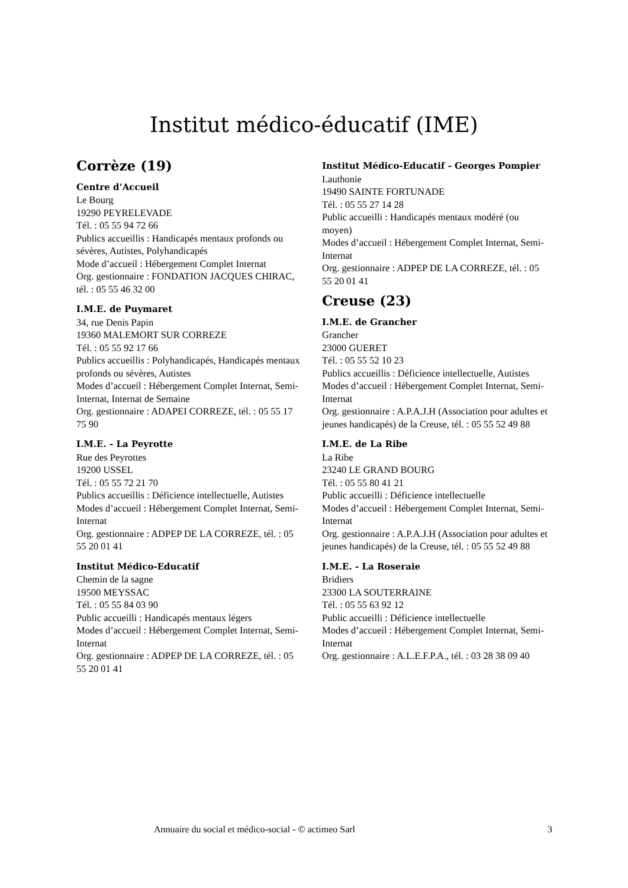Institut médico-éducatif (IME)
Corrèze (19)
Centre d’Accueil
Le Bourg
19290 PEYRELEVADE
Tél. : 05 55 94 72 66
Publics accueillis : Handicapés mentaux profonds ou sévères, Autistes, Polyhandicapés
Mode d’accueil : Hébergement Complet Internat
Org. gestionnaire : FONDATION JACQUES CHIRAC, tél. : 05 55 46 32 00
I.M.E. de Puymaret
34, rue Denis Papin
19360 MALEMORT SUR CORREZE
Tél. : 05 55 92 17 66
Publics accueillis : Polyhandicapés, Handicapés mentaux profonds ou sévères, Autistes
Modes d’accueil : Hébergement Complet Internat, Semi-Internat, Internat de Semaine
Org. gestionnaire : ADAPEI CORREZE, tél. : 05 55 17 75 90
I.M.E. - La Peyrotte
Rue des Peyrottes
19200 USSEL
Tél. : 05 55 72 21 70
Publics accueillis : Déficience intellectuelle, Autistes
Modes d’accueil : Hébergement Complet Internat, Semi-Internat
Org. gestionnaire : ADPEP DE LA CORREZE, tél. : 05 55 20 01 41
Institut Médico-Educatif
Chemin de la sagne
19500 MEYSSAC
Tél. : 05 55 84 03 90
Public accueilli : Handicapés mentaux légers
Modes d’accueil : Hébergement Complet Internat, Semi-Internat
Org. gestionnaire : ADPEP DE LA CORREZE, tél. : 05 55 20 01 41
Institut Médico-Educatif - Georges Pompier
Lauthonie
19490 SAINTE FORTUNADE
Tél. : 05 55 27 14 28
Public accueilli : Handicapés mentaux modéré (ou moyen)
Modes d’accueil : Hébergement Complet Internat, Semi-Internat
Org. gestionnaire : ADPEP DE LA CORREZE, tél. : 05 55 20 01 41
Creuse (23)
I.M.E. de Grancher
Grancher
23000 GUERET
Tél. : 05 55 52 10 23
Publics accueillis : Déficience intellectuelle, Autistes
Modes d’accueil : Hébergement Complet Internat, Semi-Internat
Org. gestionnaire : A.P.A.J.H (Association pour adultes et jeunes handicapés) de la Creuse, tél. : 05 55 52 49 88
I.M.E. de La Ribe
La Ribe
23240 LE GRAND BOURG
Tél. : 05 55 80 41 21
Public accueilli : Déficience intellectuelle
Modes d’accueil : Hébergement Complet Internat, Semi-Internat
Org. gestionnaire : A.P.A.J.H (Association pour adultes et jeunes handicapés) de la Creuse, tél. : 05 55 52 49 88
I.M.E. - La Roseraie
Bridiers
23300 LA SOUTERRAINE
Tél. : 05 55 63 92 12
Public accueilli : Déficience intellectuelle
Modes d’accueil : Hébergement Complet Internat, Semi-Internat
Org. gestionnaire : A.L.E.F.P.A., tél. : 03 28 38 09 40
Annuaire du social et médico-social - © actimeo Sarl 3